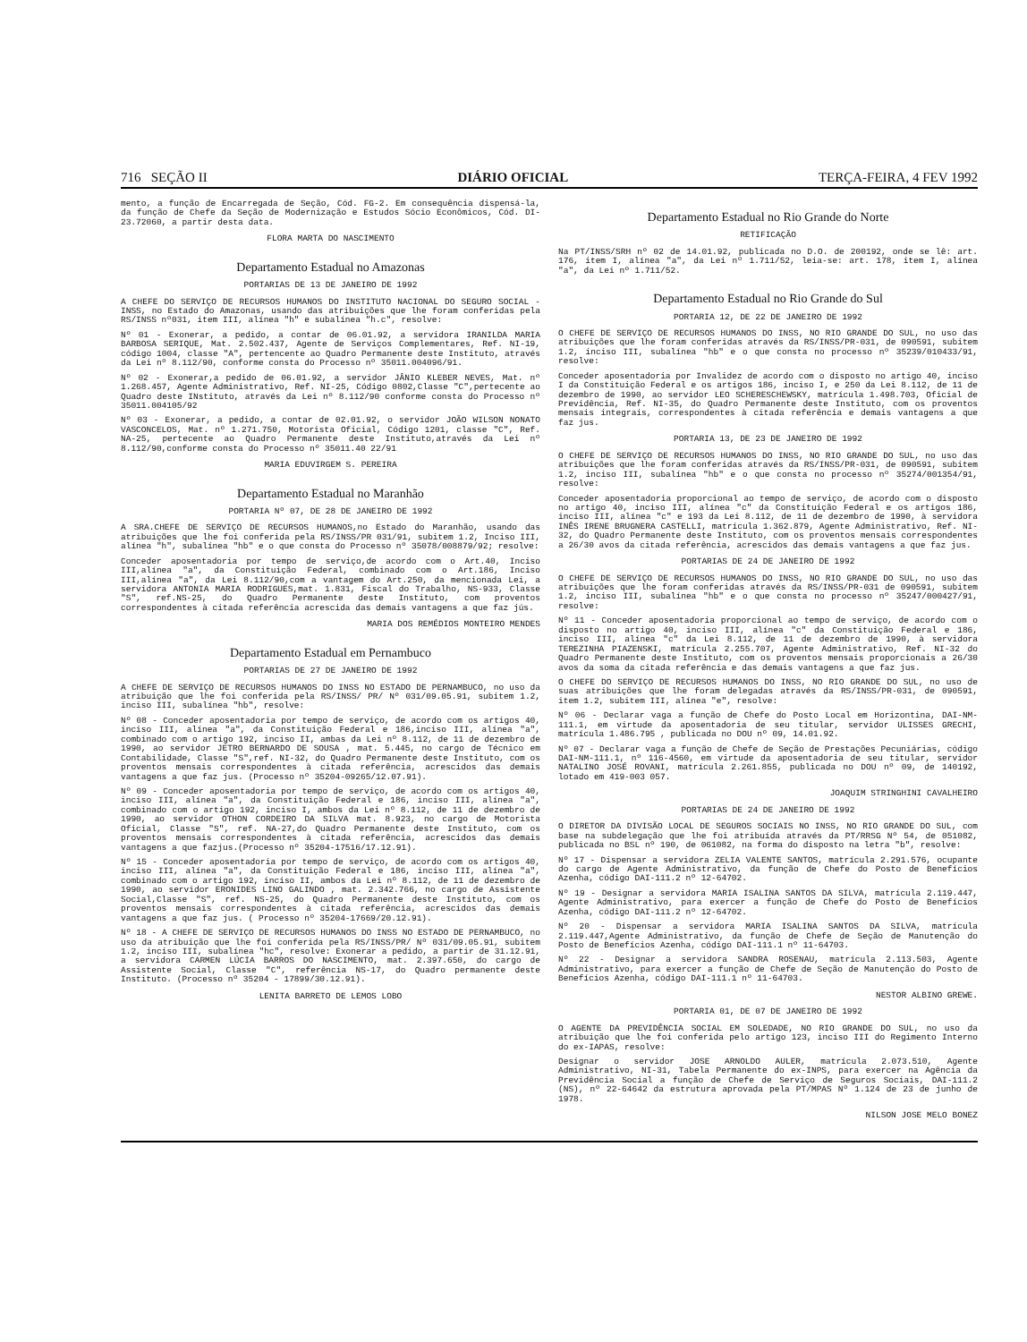716 SEÇÃO II DIÁRIO OFICIAL TERÇA-FEIRA, 4 FEV 1992
mento, a função de Encarregada de Seção, Cód. FG-2. Em consequência dispensá-la, da função de Chefe da Seção de Modernização e Estudos Sócio Econômicos, Cód. DI-23.72060, a partir desta data.
FLORA MARTA DO NASCIMENTO
Departamento Estadual no Amazonas
PORTARIAS DE 13 DE JANEIRO DE 1992
A CHEFE DO SERVIÇO DE RECURSOS HUMANOS DO INSTITUTO NACIONAL DO SEGURO SOCIAL - INSS, no Estado do Amazonas, usando das atribuições que lhe foram conferidas pela RS/INSS nº031, item III, alínea "h" e subalínea "h.c", resolve:
Nº 01 - Exonerar, a pedido, a contar de 06.01.92, a servidora IRANILDA MARIA BARBOSA SERIQUE, Mat. 2.502.437, Agente de Serviços Complementares, Ref. NI-19, código 1004, classe "A", pertencente ao Quadro Permanente deste Instituto, através da Lei nº 8.112/90, conforme consta do Processo nº 35011.004096/91.
Nº 02 - Exonerar,a pedido de 06.01.92, a servidor JÂNIO KLEBER NEVES, Mat. nº 1.268.457, Agente Administrativo, Ref. NI-25, Código 0802,Classe "C",pertecente ao Quadro deste INstituto, através da Lei nº 8.112/90 conforme consta do Processo nº 35011.004105/92
Nº 03 - Exonerar, a pedido, a contar de 02.01.92, o servidor JOÃO WILSON NONATO VASCONCELOS, Mat. nº 1.271.750, Motorista Oficial, Código 1201, classe "C", Ref. NA-25, pertecente ao Quadro Permanente deste Instituto,através da Lei nº 8.112/90,conforme consta do Processo nº 35011.40 22/91
MARIA EDUVIRGEM S. PEREIRA
Departamento Estadual no Maranhão
PORTARIA Nº 07, DE 28 DE JANEIRO DE 1992
A SRA.CHEFE DE SERVIÇO DE RECURSOS HUMANOS,no Estado do Maranhão, usando das atribuições que lhe foi conferida pela RS/INSS/PR 031/91, subitem 1.2, Inciso III, alínea "h", subalínea "hb" e o que consta do Processo nº 35078/008879/92; resolve:
Conceder aposentadoria por tempo de serviço,de acordo com o Art.40, Inciso III,alínea "a", da Constituição Federal, combinado com o Art.186, Inciso III,alínea "a", da Lei 8.112/90,com a vantagem do Art.250, da mencionada Lei, a servidora ANTONIA MARIA RODRIGUES,mat. 1.831, Fiscal do Trabalho, NS-933, Classe "S", ref.NS-25, do Quadro Permanente deste Instituto, com proventos correspondentes à citada referência acrescida das demais vantagens a que faz jús.
MARIA DOS REMÉDIOS MONTEIRO MENDES
Departamento Estadual em Pernambuco
PORTARIAS DE 27 DE JANEIRO DE 1992
A CHEFE DE SERVIÇO DE RECURSOS HUMANOS DO INSS NO ESTADO DE PERNAMBUCO, no uso da atribuição que lhe foi conferida pela RS/INSS/ PR/ Nº 031/09.05.91, subitem 1.2, inciso III, subalínea "hb", resolve:
Nº 08 - Conceder aposentadoria por tempo de serviço, de acordo com os artigos 40, inciso III, alínea "a", da Constituição Federal e 186,inciso III, alínea "a", combinado com o artigo 192, inciso II, ambas da Lei nº 8.112, de 11 de dezembro de 1990, ao servidor JETRO BERNARDO DE SOUSA , mat. 5.445, no cargo de Técnico em Contabilidade, Classe "S",ref. NI-32, do Quadro Permanente deste Instituto, com os proventos mensais correspondentes à citada referência, acrescidos das demais vantagens a que faz jus. (Processo nº 35204-09265/12.07.91).
Nº 09 - Conceder aposentadoria por tempo de serviço, de acordo com os artigos 40, inciso III, alínea "a", da Constituição Federal e 186, inciso III, alínea "a", combinado com o artigo 192, inciso I, ambos da Lei nº 8.112, de 11 de dezembro de 1990, ao servidor OTHON CORDEIRO DA SILVA mat. 8.923, no cargo de Motorista Oficial, Classe "S", ref. NA-27,do Quadro Permanente deste Instituto, com os proventos mensais correspondentes à citada referência, acrescidos das demais vantagens a que fazjus.(Processo nº 35204-17516/17.12.91).
Nº 15 - Conceder aposentadoria por tempo de serviço, de acordo com os artigos 40, inciso III, alínea "a", da Constituição Federal e 186, inciso III, alínea "a", combinado com o artigo 192, inciso II, ambos da Lei nº 8.112, de 11 de dezembro de 1990, ao servidor ERONIDES LINO GALINDO , mat. 2.342.766, no cargo de Assistente Social,Classe "S", ref. NS-25, do Quadro Permanente deste Instituto, com os proventos mensais correspondentes à citada referência, acrescidos das demais vantagens a que faz jus. ( Processo nº 35204-17669/20.12.91).
Nº 18 - A CHEFE DE SERVIÇO DE RECURSOS HUMANOS DO INSS NO ESTADO DE PERNAMBUCO, no uso da atribuição que lhe foi conferida pela RS/INSS/PR/ Nº 031/09.05.91, subitem 1.2, inciso III, subalínea "hc", resolve: Exonerar a pedido, a partir de 31.12.91, a servidora CARMEN LÚCIA BARROS DO NASCIMENTO, mat. 2.397.650, do cargo de Assistente Social, Classe "C", referência NS-17, do Quadro permanente deste Instituto. (Processo nº 35204 - 17899/30.12.91).
LENITA BARRETO DE LEMOS LOBO
Departamento Estadual no Rio Grande do Norte
RETIFICAÇÃO
Na PT/INSS/SRH nº 02 de 14.01.92, publicada no D.O. de 200192, onde se lê: art. 176, item I, alínea "a", da Lei nº 1.711/52, leia-se: art. 178, item I, alínea "a", da Lei nº 1.711/52.
Departamento Estadual no Rio Grande do Sul
PORTARIA 12, DE 22 DE JANEIRO DE 1992
O CHEFE DE SERVIÇO DE RECURSOS HUMANOS DO INSS, NO RIO GRANDE DO SUL, no uso das atribuições que lhe foram conferidas através da RS/INSS/PR-031, de 090591, subitem 1.2, inciso III, subalínea "hb" e o que consta no processo nº 35239/010433/91, resolve:
Conceder aposentadoria por Invalidez de acordo com o disposto no artigo 40, inciso I da Constituição Federal e os artigos 186, inciso I, e 250 da Lei 8.112, de 11 de dezembro de 1990, ao servidor LEO SCHERESCHEWSKY, matrícula 1.498.703, Oficial de Previdência, Ref. NI-35, do Quadro Permanente deste Instituto, com os proventos mensais integrais, correspondentes à citada referência e demais vantagens a que faz jus.
PORTARIA 13, DE 23 DE JANEIRO DE 1992
O CHEFE DE SERVIÇO DE RECURSOS HUMANOS DO INSS, NO RIO GRANDE DO SUL, no uso das atribuições que lhe foram conferidas através da RS/INSS/PR-031, de 090591, subitem 1.2, inciso III, subalínea "hb" e o que consta no processo nº 35274/001354/91, resolve:
Conceder aposentadoria proporcional ao tempo de serviço, de acordo com o disposto no artigo 40, inciso III, alínea "c" da Constituição Federal e os artigos 186, inciso III, alínea "c" e 193 da Lei 8.112, de 11 de dezembro de 1990, à servidora INÊS IRENE BRUGNERA CASTELLI, matrícula 1.362.879, Agente Administrativo, Ref. NI-32, do Quadro Permanente deste Instituto, com os proventos mensais correspondentes a 26/30 avos da citada referência, acrescidos das demais vantagens a que faz jus.
PORTARIAS DE 24 DE JANEIRO DE 1992
O CHEFE DE SERVIÇO DE RECURSOS HUMANOS DO INSS, NO RIO GRANDE DO SUL, no uso das atribuições que lhe foram conferidas através da RS/INSS/PR-031 de 090591, subitem 1.2, inciso III, subalínea "hb" e o que consta no processo nº 35247/000427/91, resolve:
Nº 11 - Conceder aposentadoria proporcional ao tempo de serviço, de acordo com o disposto no artigo 40, inciso III, alínea "c" da Constituição Federal e 186, inciso III, alínea "c" da Lei 8.112, de 11 de dezembro de 1990, à servidora TEREZINHA PIAZENSKI, matrícula 2.255.707, Agente Administrativo, Ref. NI-32 do Quadro Permanente deste Instituto, com os proventos mensais proporcionais a 26/30 avos da soma da citada referência e das demais vantagens a que faz jus.
O CHEFE DO SERVIÇO DE RECURSOS HUMANOS DO INSS, NO RIO GRANDE DO SUL, no uso de suas atribuições que lhe foram delegadas através da RS/INSS/PR-031, de 090591, item 1.2, subitem III, alínea "e", resolve:
Nº 06 - Declarar vaga a função de Chefe do Posto Local em Horizontina, DAI-NM-111.1, em virtude da aposentadoria de seu titular, servidor ULISSES GRECHI, matrícula 1.486.795 , publicada no DOU nº 09, 14.01.92.
Nº 07 - Declarar vaga a função de Chefe de Seção de Prestações Pecuniárias, código DAI-NM-111.1, nº 116-4560, em virtude da aposentadoria de seu titular, servidor NATALINO JOSÉ ROVANI, matrícula 2.261.855, publicada no DOU nº 09, de 140192, lotado em 419-003 057.
JOAQUIM STRINGHINI CAVALHEIRO
PORTARIAS DE 24 DE JANEIRO DE 1992
O DIRETOR DA DIVISÃO LOCAL DE SEGUROS SOCIAIS NO INSS, NO RIO GRANDE DO SUL, com base na subdelegação que lhe foi atribuída através da PT/RRSG Nº 54, de 051082, publicada no BSL nº 190, de 061082, na forma do disposto na letra "b", resolve:
Nº 17 - Dispensar a servidora ZELIA VALENTE SANTOS, matrícula 2.291.576, ocupante do cargo de Agente Administrativo, da função de Chefe do Posto de Benefícios Azenha, código DAI-111.2 nº 12-64702.
Nº 19 - Designar a servidora MARIA ISALINA SANTOS DA SILVA, matrícula 2.119.447, Agente Administrativo, para exercer a função de Chefe do Posto de Benefícios Azenha, código DAI-111.2 nº 12-64702.
Nº 20 - Dispensar a servidora MARIA ISALINA SANTOS DA SILVA, matrícula 2.119.447,Agente Administrativo, da função de Chefe de Seção de Manutenção do Posto de Benefícios Azenha, código DAI-111.1 nº 11-64703.
Nº 22 - Designar a servidora SANDRA ROSENAU, matrícula 2.113.503, Agente Administrativo, para exercer a função de Chefe de Seção de Manutenção do Posto de Benefícios Azenha, código DAI-111.1 nº 11-64703.
NESTOR ALBINO GREWE.
PORTARIA 01, DE 07 DE JANEIRO DE 1992
O AGENTE DA PREVIDÊNCIA SOCIAL EM SOLEDADE, NO RIO GRANDE DO SUL, no uso da atribuição que lhe foi conferida pelo artigo 123, inciso III do Regimento Interno do ex-IAPAS, resolve:
Designar o servidor JOSE ARNOLDO AULER, matrícula 2.073.510, Agente Administrativo, NI-31, Tabela Permanente do ex-INPS, para exercer na Agência da Previdência Social a função de Chefe de Serviço de Seguros Sociais, DAI-111.2 (NS), nº 22-64642 da estrutura aprovada pela PT/MPAS Nº 1.124 de 23 de junho de 1978.
NILSON JOSE MELO BONEZ